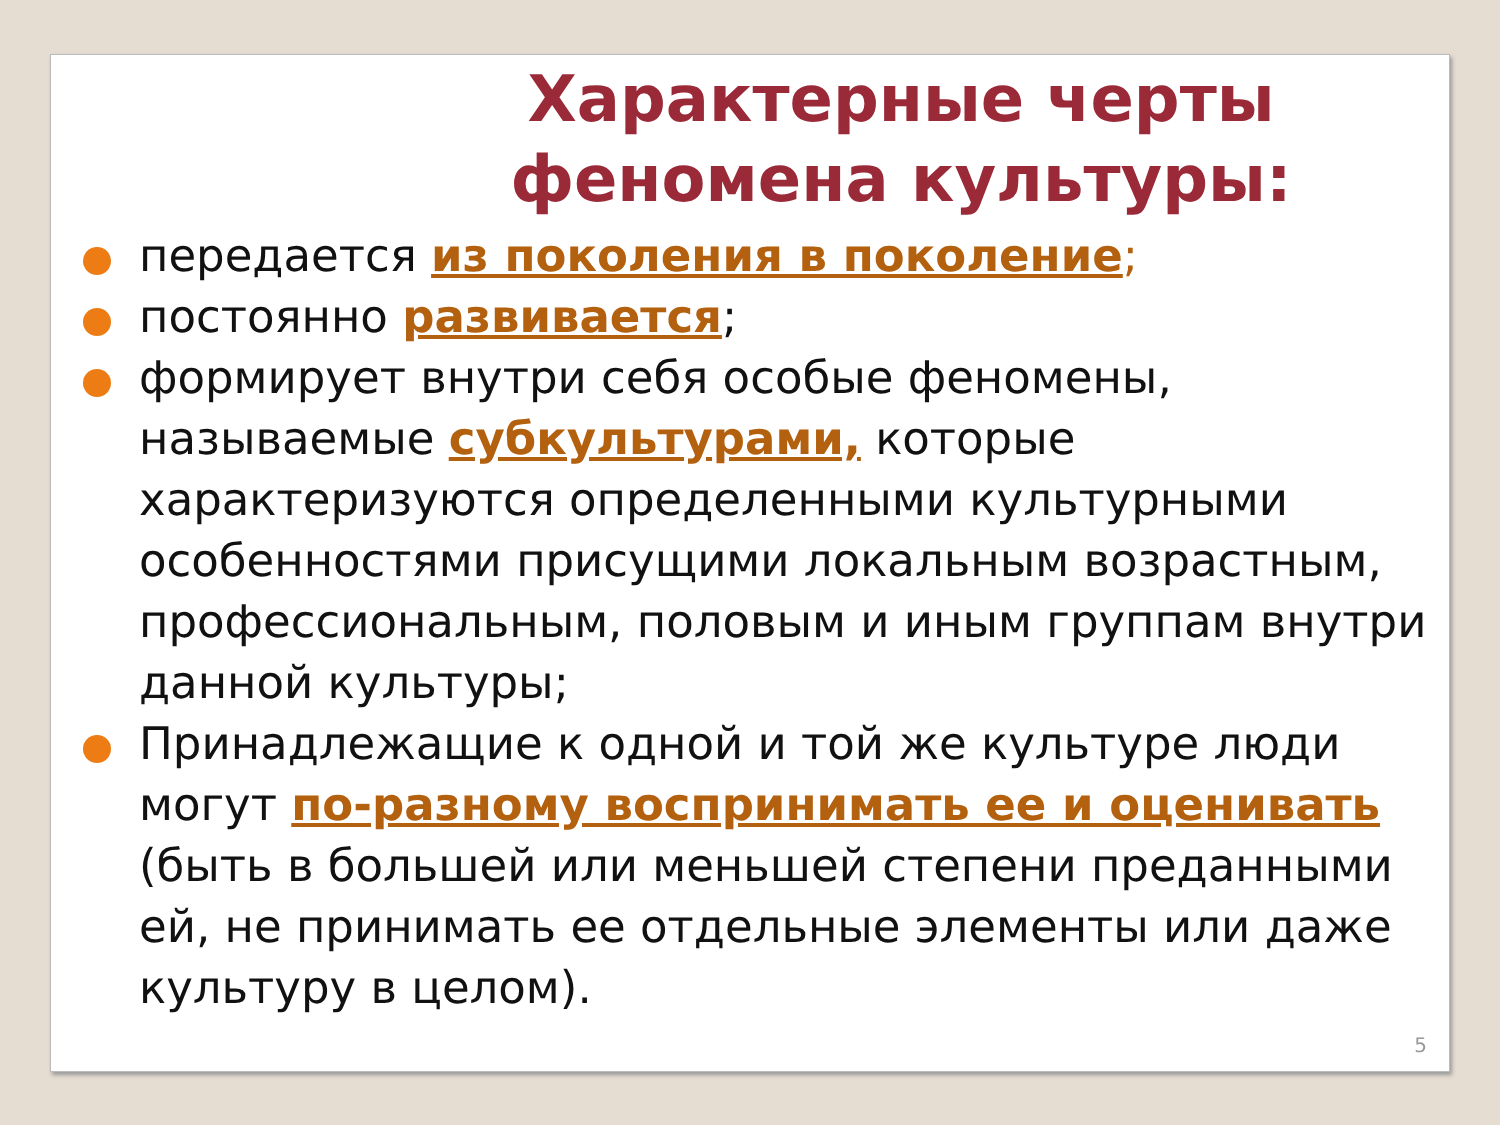Характерные черты феномена культуры:
передается из поколения в поколение;
постоянно развивается;
формирует внутри себя особые феномены, называемые субкультурами, которые характеризуются определенными культурными особенностями присущими локальным возрастным, профессиональным, половым и иным группам внутри данной культуры;
Принадлежащие к одной и той же культуре люди могут по-разному воспринимать ее и оценивать (быть в большей или меньшей степени преданными ей, не принимать ее отдельные элементы или даже культуру в целом).
5